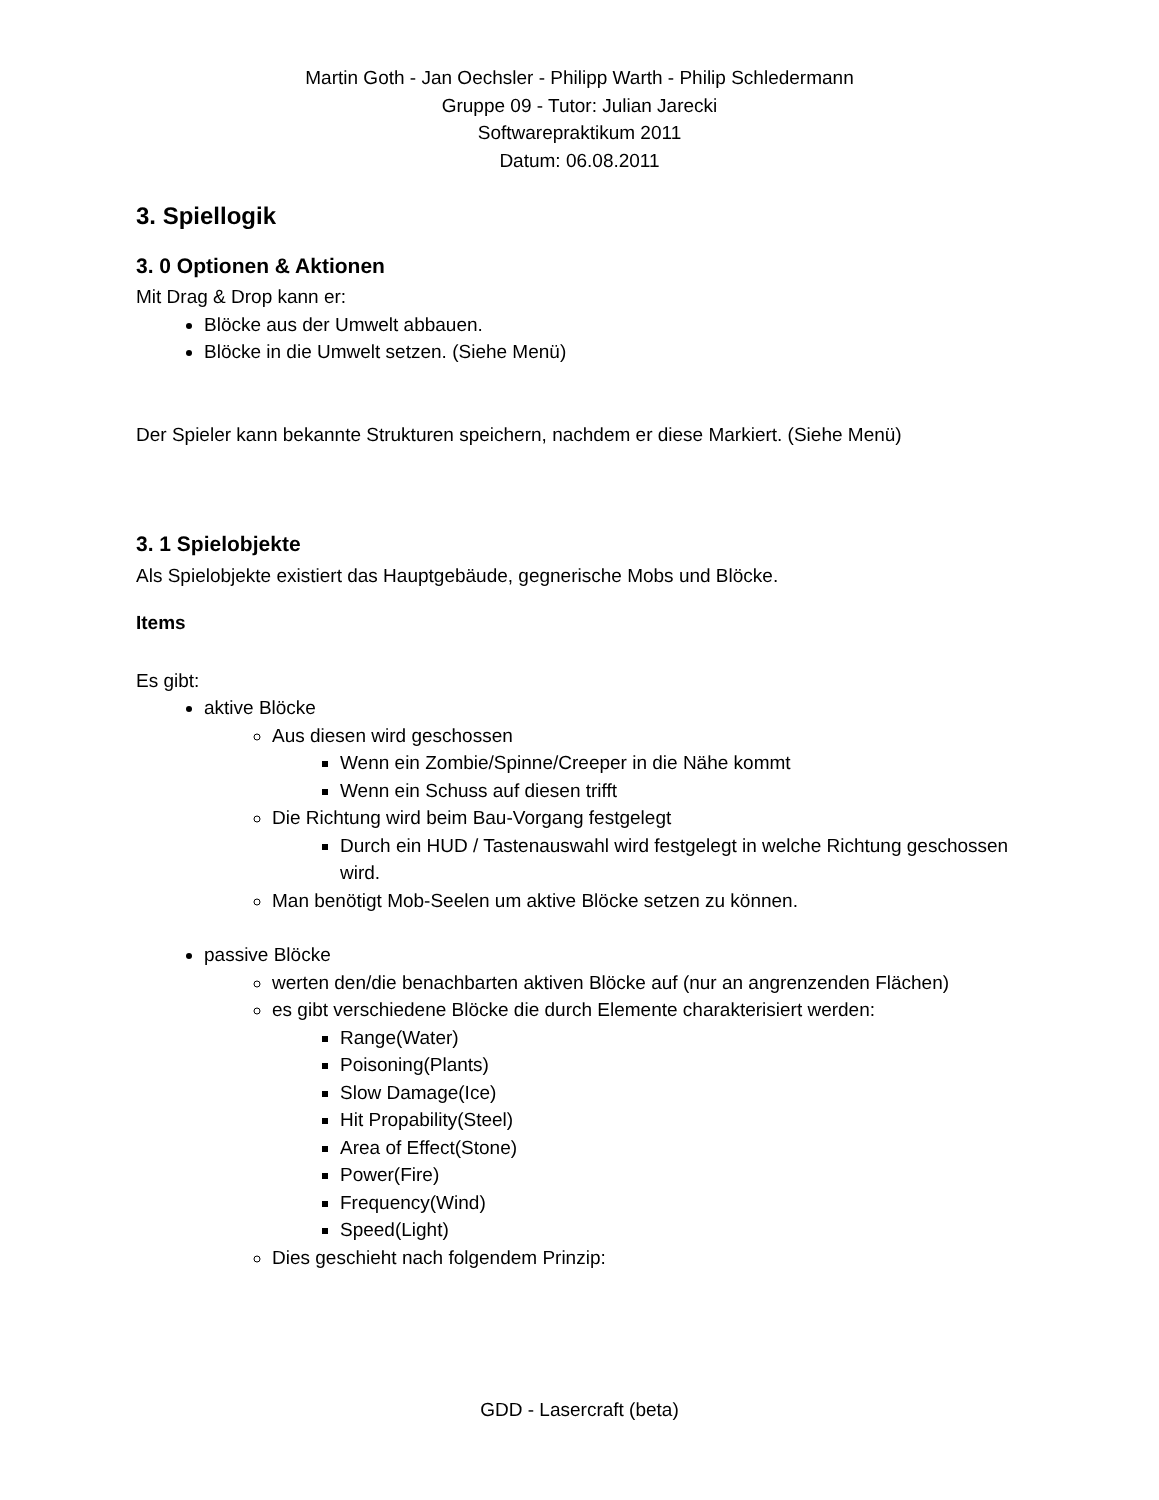Martin Goth - Jan Oechsler - Philipp Warth - Philip Schledermann
Gruppe 09 - Tutor: Julian Jarecki
Softwarepraktikum 2011
Datum: 06.08.2011
3. Spiellogik
3. 0 Optionen & Aktionen
Mit Drag & Drop kann er:
Blöcke aus der Umwelt abbauen.
Blöcke in die Umwelt setzen. (Siehe Menü)
Der Spieler kann bekannte Strukturen speichern, nachdem er diese Markiert. (Siehe Menü)
3. 1 Spielobjekte
Als Spielobjekte existiert das Hauptgebäude, gegnerische Mobs und Blöcke.
Items
Es gibt:
aktive Blöcke
Aus diesen wird geschossen
Wenn ein Zombie/Spinne/Creeper in die Nähe kommt
Wenn ein Schuss auf diesen trifft
Die Richtung wird beim Bau-Vorgang festgelegt
Durch ein HUD / Tastenauswahl wird festgelegt in welche Richtung geschossen wird.
Man benötigt Mob-Seelen um aktive Blöcke setzen zu können.
passive Blöcke
werten den/die benachbarten aktiven Blöcke auf (nur an angrenzenden Flächen)
es gibt verschiedene Blöcke die durch Elemente charakterisiert werden:
Range(Water)
Poisoning(Plants)
Slow Damage(Ice)
Hit Propability(Steel)
Area of Effect(Stone)
Power(Fire)
Frequency(Wind)
Speed(Light)
Dies geschieht nach folgendem Prinzip:
GDD - Lasercraft (beta)